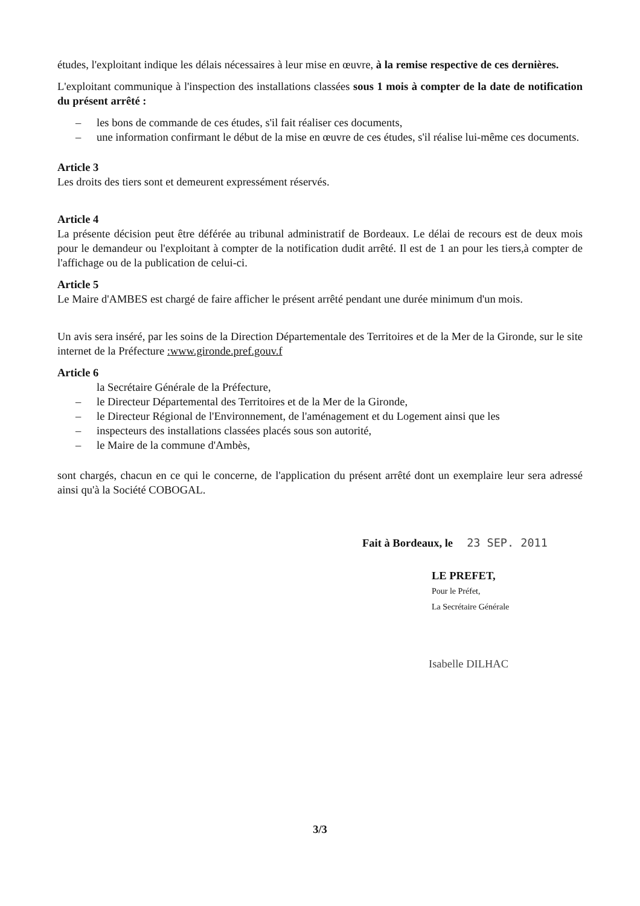études, l'exploitant indique les délais nécessaires à leur mise en œuvre, à la remise respective de ces dernières.
L'exploitant communique à l'inspection des installations classées sous 1 mois à compter de la date de notification du présent arrêté :
– les bons de commande de ces études, s'il fait réaliser ces documents,
– une information confirmant le début de la mise en œuvre de ces études, s'il réalise lui-même ces documents.
Article 3
Les droits des tiers sont et demeurent expressément réservés.
Article 4
La présente décision peut être déférée au tribunal administratif de Bordeaux. Le délai de recours est de deux mois pour le demandeur ou l'exploitant à compter de la notification dudit arrêté. Il est de 1 an pour les tiers,à compter de l'affichage ou de la publication de celui-ci.
Article 5
Le Maire d'AMBES est chargé de faire afficher le présent arrêté pendant une durée minimum d'un mois.
Un avis sera inséré, par les soins de la Direction Départementale des Territoires et de la Mer de la Gironde, sur le site internet de la Préfecture :www.gironde.pref.gouv.f
Article 6
la Secrétaire Générale de la Préfecture,
– le Directeur Départemental des Territoires et de la Mer de la Gironde,
– le Directeur Régional de l'Environnement, de l'aménagement et du Logement ainsi que les
– inspecteurs des installations classées placés sous son autorité,
– le Maire de la commune d'Ambès,
sont chargés, chacun en ce qui le concerne, de l'application du présent arrêté dont un exemplaire leur sera adressé ainsi qu'à la Société COBOGAL.
Fait à Bordeaux, le 23 SEP. 2011
LE PREFET,
Pour le Préfet,
La Secrétaire Générale
Isabelle DILHAC
3/3